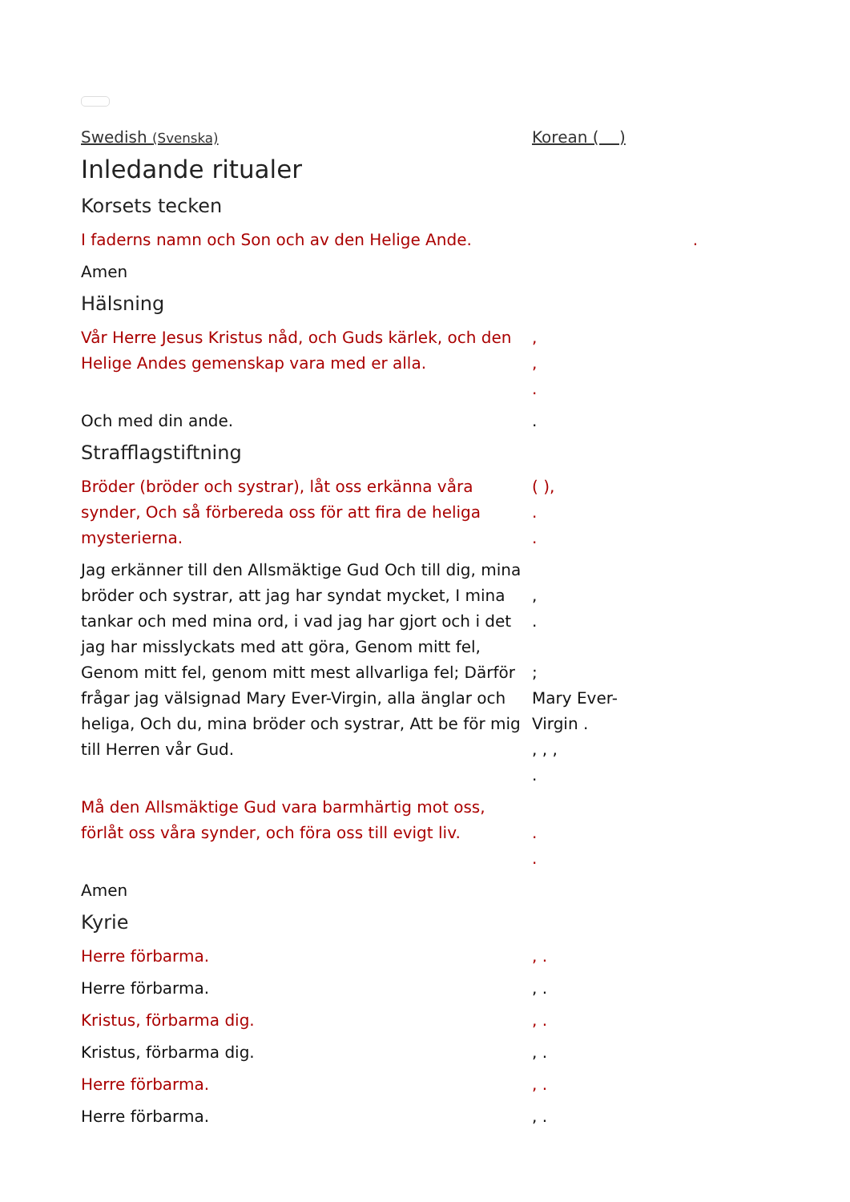Swedish (Svenska)
Korean ( )
Inledande ritualer
Korsets tecken
I faderns namn och Son och av den Helige Ande. .
Amen
Hälsning
Vår Herre Jesus Kristus nåd, och Guds kärlek, och den Helige Andes gemenskap vara med er alla.
,
,
.
Och med din ande. .
Strafflagstiftning
Bröder (bröder och systrar), låt oss erkänna våra synder, Och så förbereda oss för att fira de heliga mysterierna.
( ),
.
.
Jag erkänner till den Allsmäktige Gud Och till dig, mina bröder och systrar, att jag har syndat mycket, I mina tankar och med mina ord, i vad jag har gjort och i det jag har misslyckats med att göra, Genom mitt fel, Genom mitt fel, genom mitt mest allvarliga fel; Därför frågar jag välsignad Mary Ever-Virgin, alla änglar och heliga, Och du, mina bröder och systrar, Att be för mig till Herren vår Gud.
,
.
;
Mary Ever-
Virgin .
, , ,
.
Må den Allsmäktige Gud vara barmhärtig mot oss, förlåt oss våra synder, och föra oss till evigt liv.
.
.
Amen
Kyrie
Herre förbarma. , .
Herre förbarma. , .
Kristus, förbarma dig. , .
Kristus, förbarma dig. , .
Herre förbarma. , .
Herre förbarma. , .